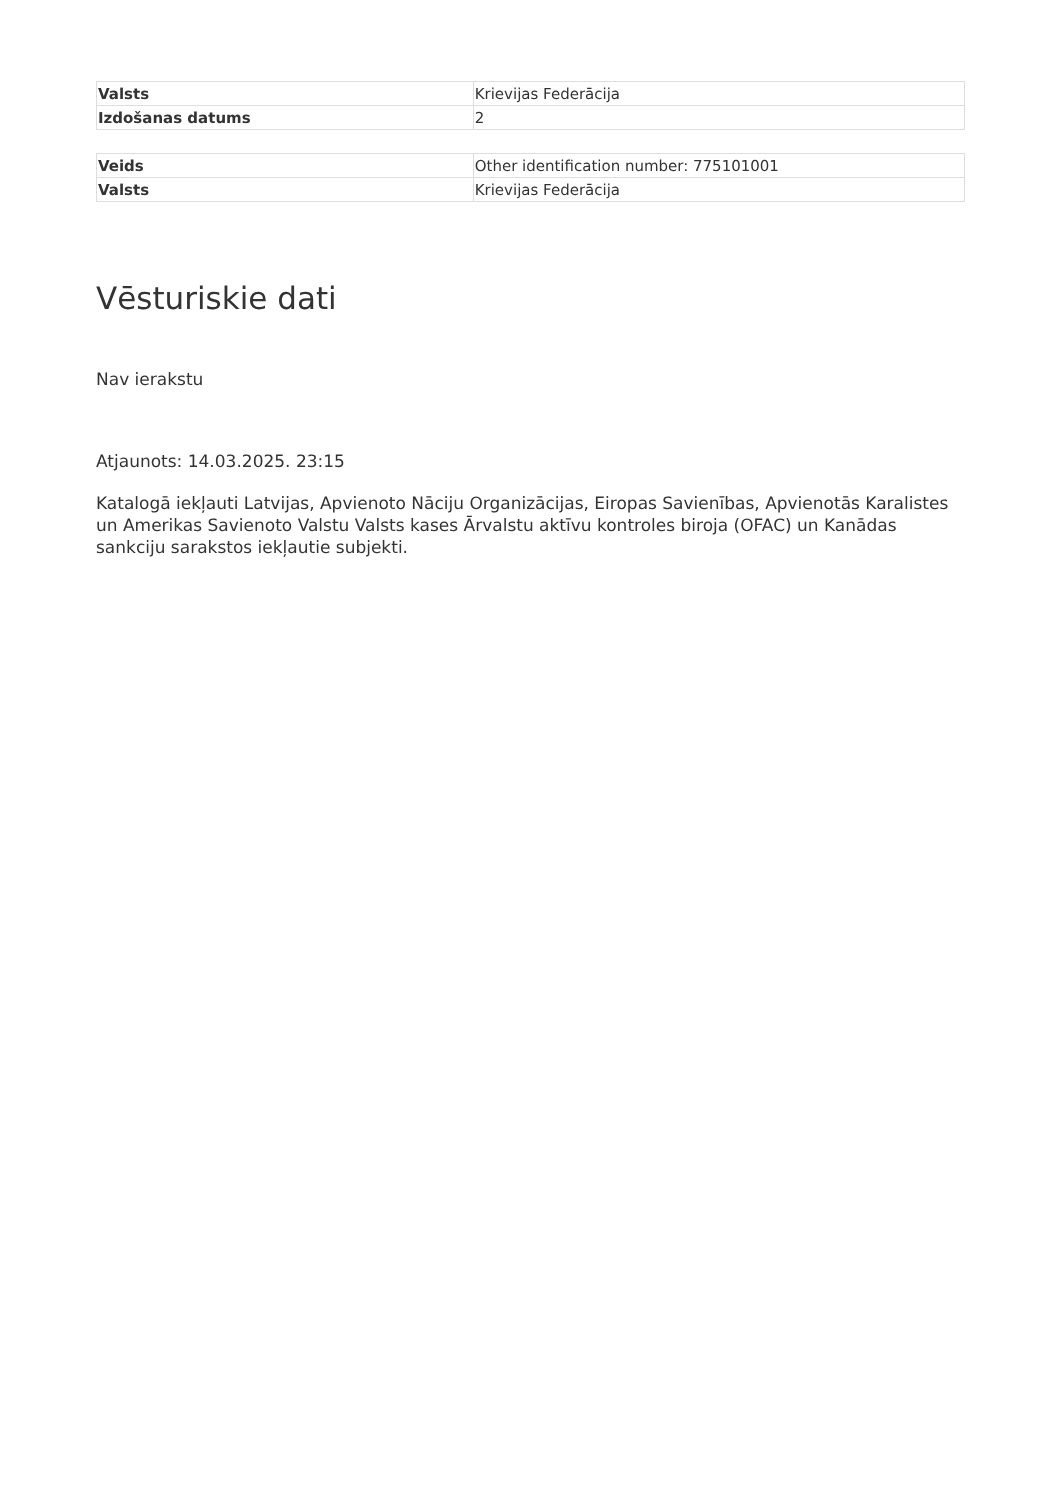| Valsts | Krievijas Federācija |
| Izdošanas datums | 2 |
| Veids | Other identification number: 775101001 |
| Valsts | Krievijas Federācija |
Vēsturiskie dati
Nav ierakstu
Atjaunots: 14.03.2025. 23:15
Katalogā iekļauti Latvijas, Apvienoto Nāciju Organizācijas, Eiropas Savienības, Apvienotās Karalistes un Amerikas Savienoto Valstu Valsts kases Ārvalstu aktīvu kontroles biroja (OFAC) un Kanādas sankciju sarakstos iekļautie subjekti.